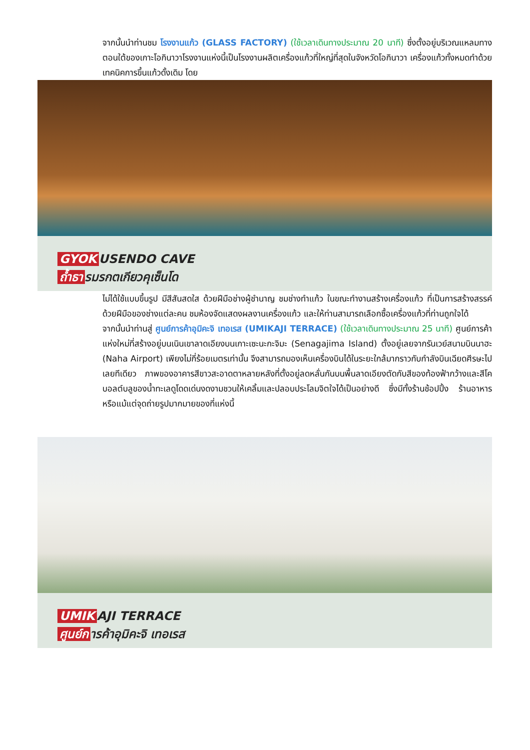จากนั้นนำท่านชม โรงงานแก้ว (GLASS FACTORY) (ใช้เวลาเดินทางประมาณ 20 นาที) ซึ่งตั้งอยู่บริเวณแหลมทางตอนใต้ของเกาะโอกินาวาโรงงานแห่งนี้เป็นโรงงานผลิตเครื่องแก้วที่ใหญ่ที่สุดในจังหวัดโอกินาวา เครื่องแก้วทั้งหมดทำด้วยเทคนิคการขึ้นแก้วดั้งเดิม โดย
GYOK USENDO CAVE
ถ้ำธา รมรกตเกียวคุเซ็นโด
ไม่ได้ใช้แบบขึ้นรูป มีสีสันสดใส ด้วยฝีมือช่างผู้ชำนาญ ชมช่างทำแก้ว ในขณะทำงานสร้างเครื่องแก้ว ที่เป็นการสร้างสรรค์ด้วยฝีมือของช่างแต่ละคน ชมห้องจัดแสดงผลงานเครื่องแก้ว และให้ท่านสามารถเลือกซื้อเครื่องแก้วที่ท่านถูกใจได้
จากนั้นนำท่านสู่ ศูนย์การค้าอุมิคะจิ เทอเรส (UMIKAJI TERRACE) (ใช้เวลาเดินทางประมาณ 25 นาที) ศูนย์การค้าแห่งใหม่ที่สร้างอยู่บนเนินเขาลาดเอียงบนเกาะเซะนะกะจิมะ (Senagajima Island) ตั้งอยู่เลยจากรันเวย์สนามบินนาฮะ (Naha Airport) เพียงไม่กี่ร้อยเมตรเท่านั้น จึงสามารถมองเห็นเครื่องบินได้ในระยะใกล้มากราวกับกำลังบินเฉียดศีรษะไปเลยทีเดียว ภาพของอาคารสีขาวสะอาดตาหลายหลังที่ตั้งอยู่ลดหลั่นกันบนพื้นลาดเอียงตัดกับสีของท้องฟ้ากว้างและสีโคบอลต์บลูของน้ำทะเลดูโดดเด่นงดงามชวนให้เคลิ้มและปลอบประโลมจิตใจได้เป็นอย่างดี ซึ่งมีทั้งร้านช้อปปิ้ง ร้านอาหาร หรือแม้แต่จุดถ่ายรูปมากมายของที่แห่งนี้
UMIK AJI TERRACE
ศูนย์ก ารค้าอุมิคะจิ เทอเรส